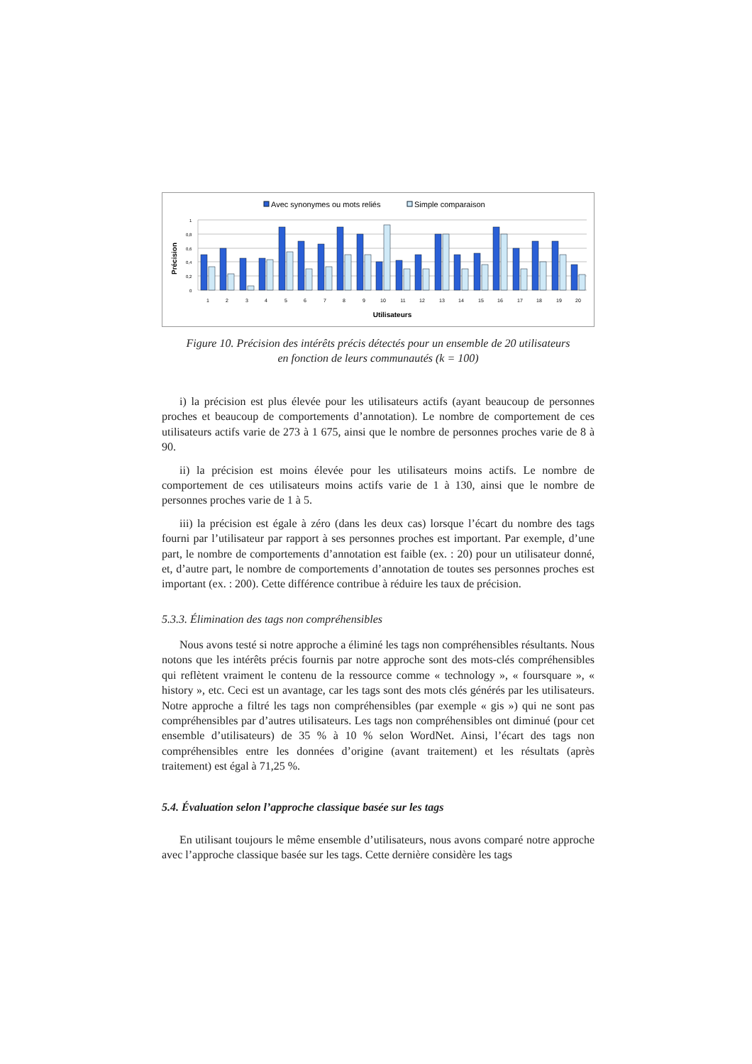Avec synonymes ou mots reliés
Simple comparaison
Précision
1
0,8
0,6
0,4
0,2
0
1
2
3
4
5
6
7
8
9
10
11
12
13
14
15
16
17
18
19
20
Utilisateurs
Figure 10. Précision des intérêts précis détectés pour un ensemble de 20 utilisateurs
en fonction de leurs communautés (k = 100)
i) la précision est plus élevée pour les utilisateurs actifs (ayant beaucoup de personnes proches et beaucoup de comportements d’annotation). Le nombre de comportement de ces utilisateurs actifs varie de 273 à 1 675, ainsi que le nombre de personnes proches varie de 8 à 90.
ii) la précision est moins élevée pour les utilisateurs moins actifs. Le nombre de comportement de ces utilisateurs moins actifs varie de 1 à 130, ainsi que le nombre de personnes proches varie de 1 à 5.
iii) la précision est égale à zéro (dans les deux cas) lorsque l’écart du nombre des tags fourni par l’utilisateur par rapport à ses personnes proches est important. Par exemple, d’une part, le nombre de comportements d’annotation est faible (ex. : 20) pour un utilisateur donné, et, d’autre part, le nombre de comportements d’annotation de toutes ses personnes proches est important (ex. : 200). Cette différence contribue à réduire les taux de précision.
5.3.3. Élimination des tags non compréhensibles
Nous avons testé si notre approche a éliminé les tags non compréhensibles résultants. Nous notons que les intérêts précis fournis par notre approche sont des mots-clés compréhensibles qui reflètent vraiment le contenu de la ressource comme « technology », « foursquare », « history », etc. Ceci est un avantage, car les tags sont des mots clés générés par les utilisateurs. Notre approche a filtré les tags non compréhensibles (par exemple « gis ») qui ne sont pas compréhensibles par d’autres utilisateurs. Les tags non compréhensibles ont diminué (pour cet ensemble d’utilisateurs) de 35 % à 10 % selon WordNet. Ainsi, l’écart des tags non compréhensibles entre les données d’origine (avant traitement) et les résultats (après traitement) est égal à 71,25 %.
5.4. Évaluation selon l’approche classique basée sur les tags
En utilisant toujours le même ensemble d’utilisateurs, nous avons comparé notre approche avec l’approche classique basée sur les tags. Cette dernière considère les tags